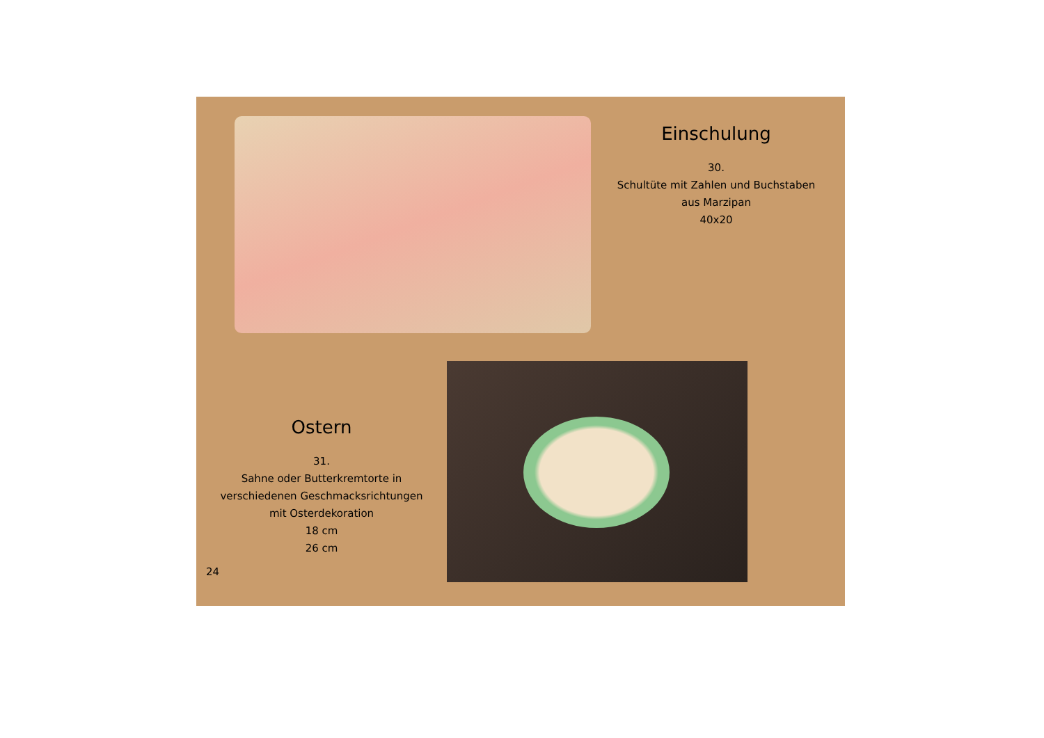Einschulung
30.
Schultüte mit Zahlen und Buchstaben
aus Marzipan
40x20
Ostern
31.
Sahne oder Butterkremtorte in
verschiedenen Geschmacksrichtungen
mit Osterdekoration
18 cm
26 cm
24